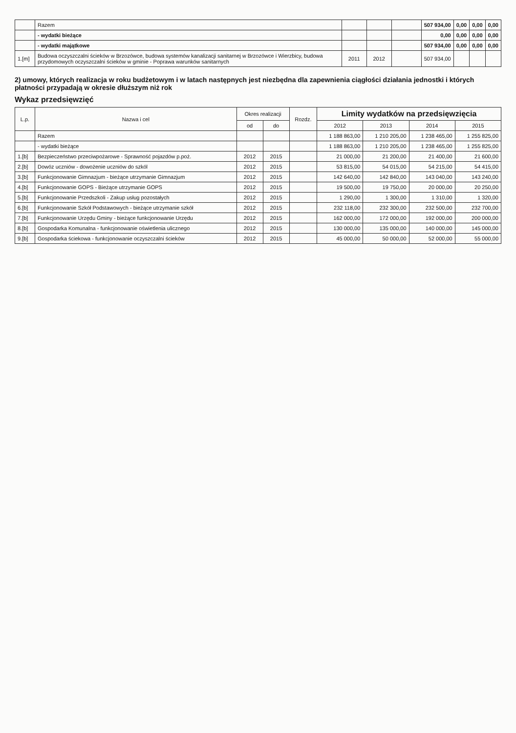| | Razem | | | | 507 934,00 | 0,00 | 0,00 | 0,00 |
| | - wydatki bieżące | | | | 0,00 | 0,00 | 0,00 | 0,00 |
| | - wydatki majątkowe | | | | 507 934,00 | 0,00 | 0,00 | 0,00 |
| 1.[m] | Budowa oczyszczalni ścieków w Brzozówce, budowa systemów kanalizacji sanitarnej w Brzozówce i Wierzbicy, budowa przydomowych oczyszczalni ścieków w gminie - Poprawa warunków sanitarnych | 2011 | 2012 | | 507 934,00 | | | |
2) umowy, których realizacja w roku budżetowym i w latach następnych jest niezbędna dla zapewnienia ciągłości działania jednostki i których płatności przypadają w okresie dłuższym niż rok
Wykaz przedsięwzięć
| L.p. | Nazwa i cel | Okres realizacji | | Rozdz. | Limity wydatków na przedsięwzięcia | | | |
| --- | --- | --- | --- | --- | --- | --- | --- | --- |
| | | od | do | | 2012 | 2013 | 2014 | 2015 |
| | Razem | | | | 1 188 863,00 | 1 210 205,00 | 1 238 465,00 | 1 255 825,00 |
| | - wydatki bieżące | | | | 1 188 863,00 | 1 210 205,00 | 1 238 465,00 | 1 255 825,00 |
| 1.[b] | Bezpieczeństwo przeciwpożarowe - Sprawność pojazdów p.poż. | 2012 | 2015 | | 21 000,00 | 21 200,00 | 21 400,00 | 21 600,00 |
| 2.[b] | Dowóz uczniów - dowożenie uczniów do szkól | 2012 | 2015 | | 53 815,00 | 54 015,00 | 54 215,00 | 54 415,00 |
| 3.[b] | Funkcjonowanie Gimnazjum - bieżące utrzymanie Gimnazjum | 2012 | 2015 | | 142 640,00 | 142 840,00 | 143 040,00 | 143 240,00 |
| 4.[b] | Funkcjonowanie GOPS - Bieżące utrzymanie GOPS | 2012 | 2015 | | 19 500,00 | 19 750,00 | 20 000,00 | 20 250,00 |
| 5.[b] | Funkcjonowanie Przedszkoli - Zakup usług pozostałych | 2012 | 2015 | | 1 290,00 | 1 300,00 | 1 310,00 | 1 320,00 |
| 6.[b] | Funkcjonowanie Szkół Podstawowych - bieżące utrzymanie szkół | 2012 | 2015 | | 232 118,00 | 232 300,00 | 232 500,00 | 232 700,00 |
| 7.[b] | Funkcjonowanie Urzędu Gminy - bieżące funkcjonowanie Urzędu | 2012 | 2015 | | 162 000,00 | 172 000,00 | 192 000,00 | 200 000,00 |
| 8.[b] | Gospodarka Komunalna - funkcjonowanie oświetlenia ulicznego | 2012 | 2015 | | 130 000,00 | 135 000,00 | 140 000,00 | 145 000,00 |
| 9.[b] | Gospodarka ściekowa - funkcjonowanie oczyszczalni ścieków | 2012 | 2015 | | 45 000,00 | 50 000,00 | 52 000,00 | 55 000,00 |